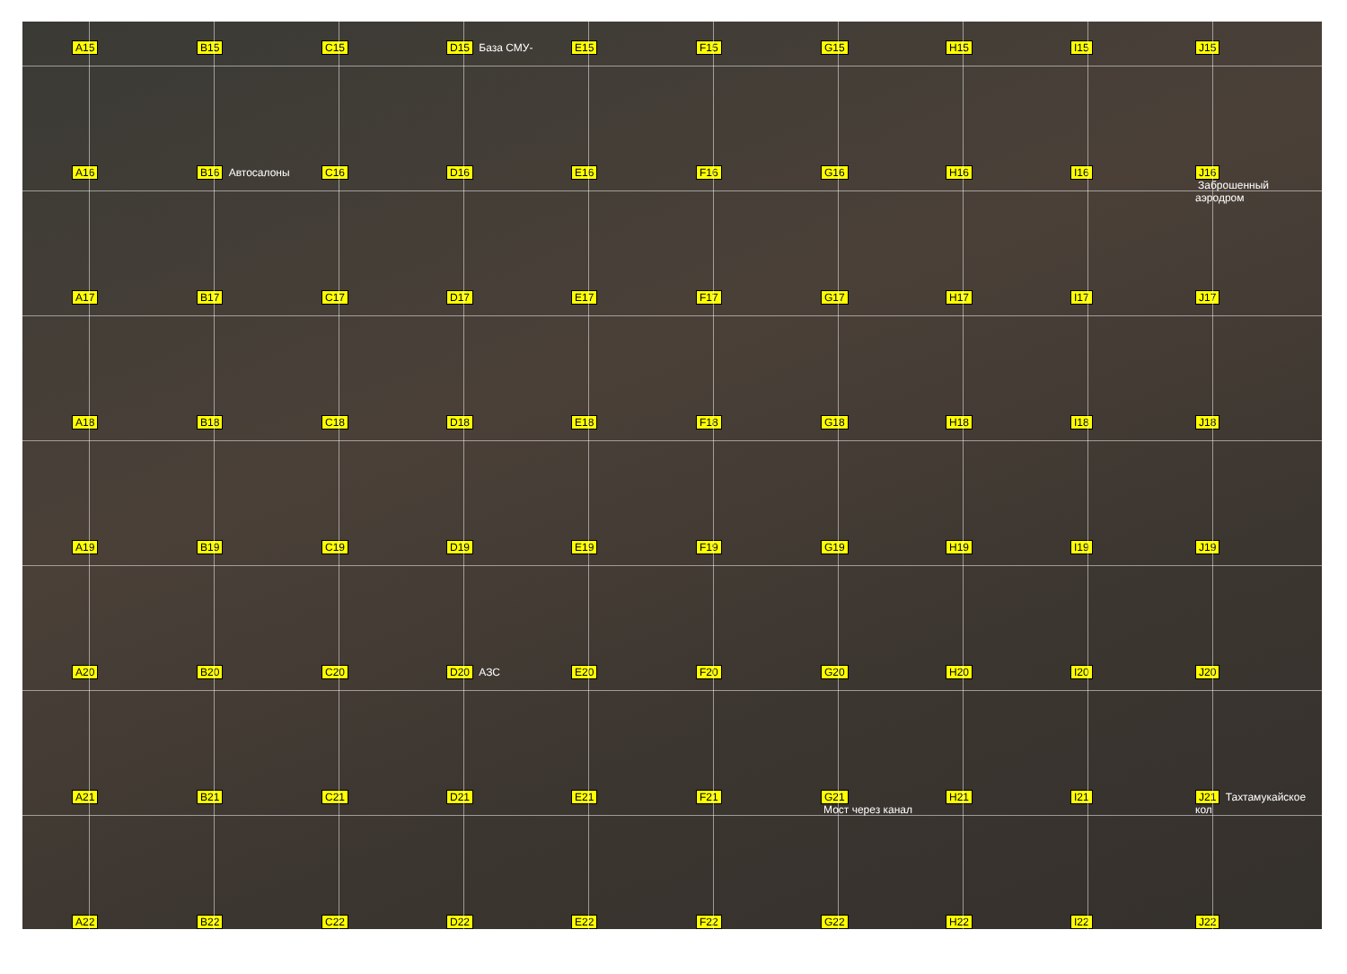A15
B15
C15
D15 База СМУ-
E15
F15
G15
H15
I15
J15
A16
B16 Автосалоны
C16
D16
E16
F16
G16
H16
I16
J16
Заброшенный аэродром
A17
B17
C17
D17
E17
F17
G17
H17
I17
J17
A18
B18
C18
D18
E18
F18
G18
H18
I18
J18
A19
B19
C19
D19
E19
F19
G19
H19
I19
J19
A20
B20
C20
D20 АЗС
E20
F20
G20
H20
I20
J20
A21
B21
C21
D21
E21
F21
G21
Мост через канал
H21
I21
J21 Тахтамукайское кол
A22
B22
C22
D22
E22
F22
G22
H22
I22
J22